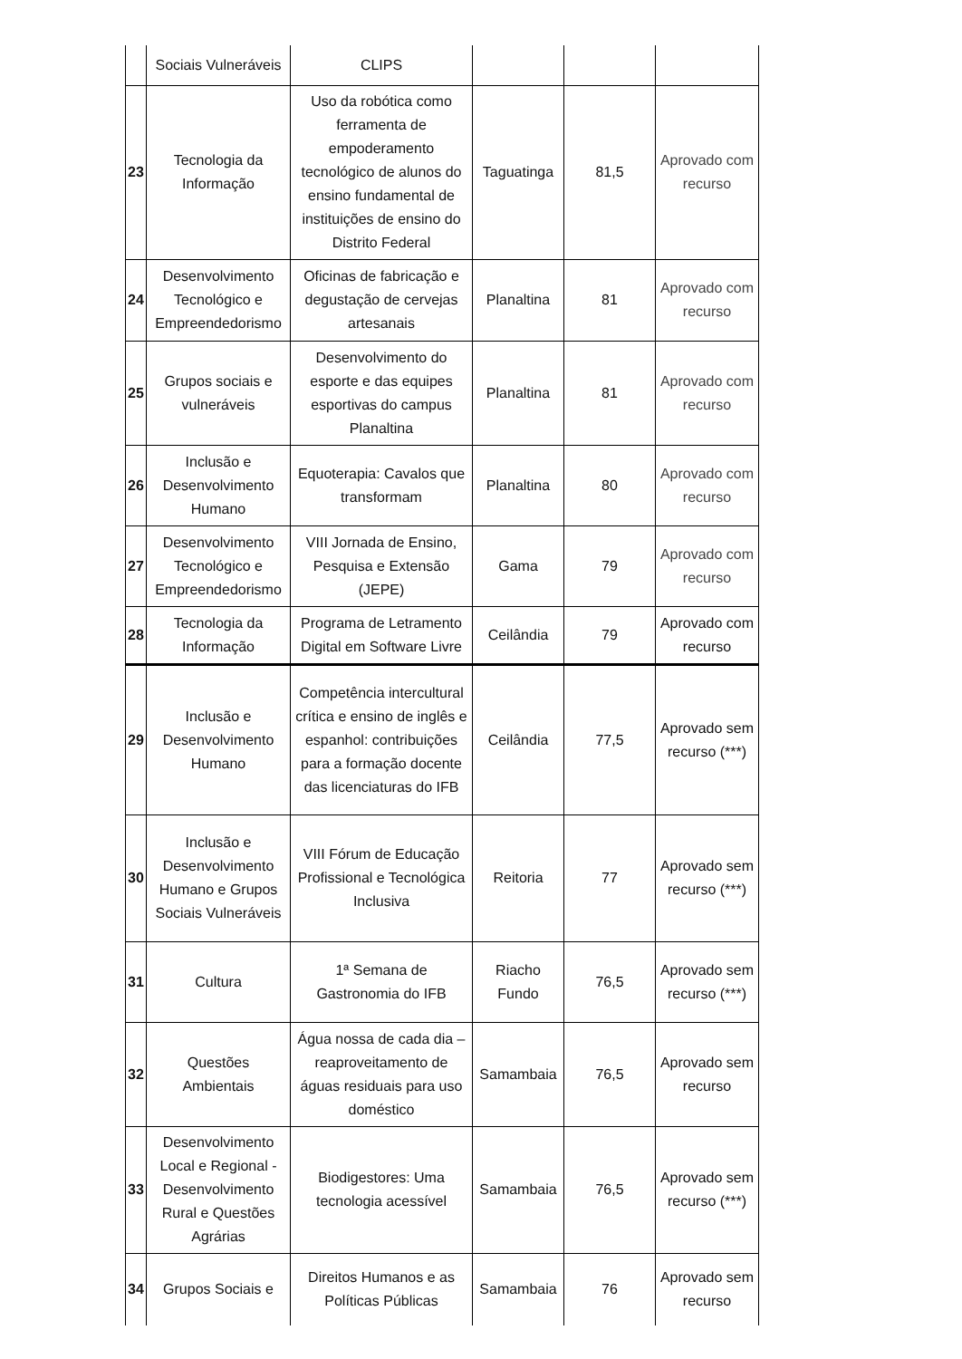| | Sociais Vulneráveis | CLIPS | | | |
| 23 | Tecnologia da Informação | Uso da robótica como ferramenta de empoderamento tecnológico de alunos do ensino fundamental de instituições de ensino do Distrito Federal | Taguatinga | 81,5 | Aprovado com recurso |
| 24 | Desenvolvimento Tecnológico e Empreendedorismo | Oficinas de fabricação e degustação de cervejas artesanais | Planaltina | 81 | Aprovado com recurso |
| 25 | Grupos sociais e vulneráveis | Desenvolvimento do esporte e das equipes esportivas do campus Planaltina | Planaltina | 81 | Aprovado com recurso |
| 26 | Inclusão e Desenvolvimento Humano | Equoterapia: Cavalos que transformam | Planaltina | 80 | Aprovado com recurso |
| 27 | Desenvolvimento Tecnológico e Empreendedorismo | VIII Jornada de Ensino, Pesquisa e Extensão (JEPE) | Gama | 79 | Aprovado com recurso |
| 28 | Tecnologia da Informação | Programa de Letramento Digital em Software Livre | Ceilândia | 79 | Aprovado com recurso |
| 29 | Inclusão e Desenvolvimento Humano | Competência intercultural crítica e ensino de inglês e espanhol: contribuições para a formação docente das licenciaturas do IFB | Ceilândia | 77,5 | Aprovado sem recurso (***) |
| 30 | Inclusão e Desenvolvimento Humano e Grupos Sociais Vulneráveis | VIII Fórum de Educação Profissional e Tecnológica Inclusiva | Reitoria | 77 | Aprovado sem recurso (***) |
| 31 | Cultura | 1ª Semana de Gastronomia do IFB | Riacho Fundo | 76,5 | Aprovado sem recurso (***) |
| 32 | Questões Ambientais | Água nossa de cada dia – reaproveitamento de águas residuais para uso doméstico | Samambaia | 76,5 | Aprovado sem recurso |
| 33 | Desenvolvimento Local e Regional - Desenvolvimento Rural e Questões Agrárias | Biodigestores: Uma tecnologia acessível | Samambaia | 76,5 | Aprovado sem recurso (***) |
| 34 | Grupos Sociais e | Direitos Humanos e as Políticas Públicas | Samambaia | 76 | Aprovado sem recurso |